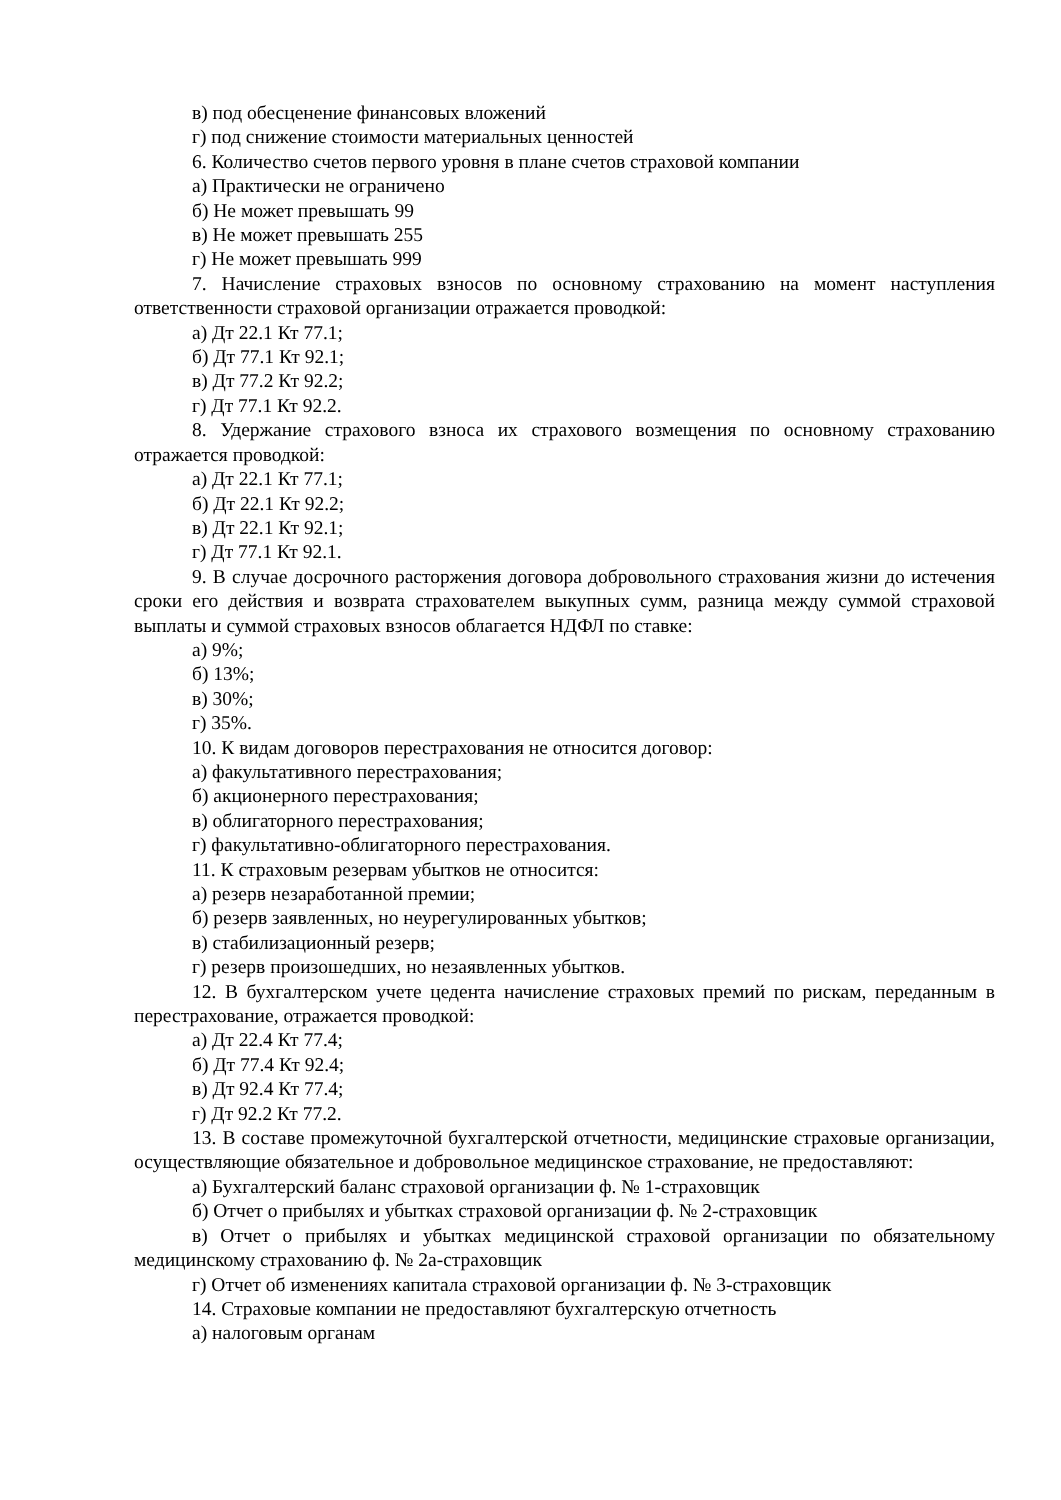в) под обесценение финансовых вложений
г) под снижение стоимости материальных ценностей
6. Количество счетов первого уровня в плане счетов страховой компании
а) Практически не ограничено
б) Не может превышать 99
в) Не может превышать 255
г) Не может превышать 999
7. Начисление страховых взносов по основному страхованию на момент наступления ответственности страховой организации отражается проводкой:
а) Дт 22.1 Кт 77.1;
б) Дт 77.1 Кт 92.1;
в) Дт 77.2 Кт 92.2;
г) Дт 77.1 Кт 92.2.
8. Удержание страхового взноса их страхового возмещения по основному страхованию отражается проводкой:
а) Дт 22.1 Кт 77.1;
б) Дт 22.1 Кт 92.2;
в) Дт 22.1 Кт 92.1;
г) Дт 77.1 Кт 92.1.
9. В случае досрочного расторжения договора добровольного страхования жизни до истечения сроки его действия и возврата страхователем выкупных сумм, разница между суммой страховой выплаты и суммой страховых взносов облагается НДФЛ по ставке:
а) 9%;
б) 13%;
в) 30%;
г) 35%.
10. К видам договоров перестрахования не относится договор:
а) факультативного перестрахования;
б) акционерного перестрахования;
в) облигаторного перестрахования;
г) факультативно-облигаторного перестрахования.
11. К страховым резервам убытков не относится:
а) резерв незаработанной премии;
б) резерв заявленных, но неурегулированных убытков;
в) стабилизационный резерв;
г) резерв произошедших, но незаявленных убытков.
12. В бухгалтерском учете цедента начисление страховых премий по рискам, переданным в перестрахование, отражается проводкой:
а) Дт 22.4 Кт 77.4;
б) Дт 77.4 Кт 92.4;
в) Дт 92.4 Кт 77.4;
г) Дт 92.2 Кт 77.2.
13. В составе промежуточной бухгалтерской отчетности, медицинские страховые организации, осуществляющие обязательное и добровольное медицинское страхование, не предоставляют:
а) Бухгалтерский баланс страховой организации ф. № 1-страховщик
б) Отчет о прибылях и убытках страховой организации ф. № 2-страховщик
в) Отчет о прибылях и убытках медицинской страховой организации по обязательному медицинскому страхованию ф. № 2а-страховщик
г) Отчет об изменениях капитала страховой организации ф. № 3-страховщик
14. Страховые компании не предоставляют бухгалтерскую отчетность
а) налоговым органам